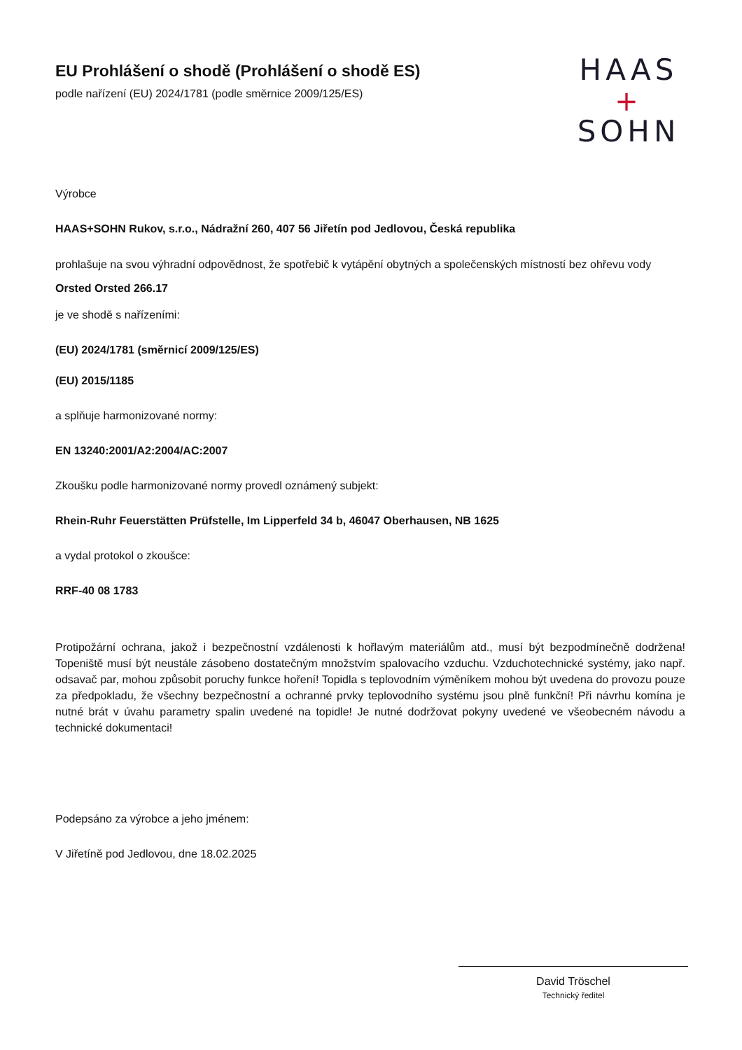HAAS
+
SOHN
EU Prohlášení o shodě (Prohlášení o shodě ES)
podle nařízení (EU) 2024/1781 (podle směrnice 2009/125/ES)
Výrobce
HAAS+SOHN Rukov, s.r.o., Nádražní 260, 407 56 Jiřetín pod Jedlovou, Česká republika
prohlašuje na svou výhradní odpovědnost, že spotřebič k vytápění obytných a společenských místností bez ohřevu vody
Orsted Orsted 266.17
je ve shodě s nařízeními:
(EU) 2024/1781 (směrnicí 2009/125/ES)
(EU) 2015/1185
a splňuje harmonizované normy:
EN 13240:2001/A2:2004/AC:2007
Zkoušku podle harmonizované normy provedl oznámený subjekt:
Rhein-Ruhr Feuerstätten Prüfstelle, Im Lipperfeld 34 b, 46047 Oberhausen, NB 1625
a vydal protokol o zkoušce:
RRF-40 08 1783
Protipožární ochrana, jakož i bezpečnostní vzdálenosti k hořlavým materiálům atd., musí být bezpodmínečně dodržena! Topeniště musí být neustále zásobeno dostatečným množstvím spalovacího vzduchu. Vzduchotechnické systémy, jako např. odsavač par, mohou způsobit poruchy funkce hoření! Topidla s teplovodním výměníkem mohou být uvedena do provozu pouze za předpokladu, že všechny bezpečnostní a ochranné prvky teplovodního systému jsou plně funkční! Při návrhu komína je nutné brát v úvahu parametry spalin uvedené na topidle! Je nutné dodržovat pokyny uvedené ve všeobecném návodu a technické dokumentaci!
Podepsáno za výrobce a jeho jménem:
V Jiřetíně pod Jedlovou, dne 18.02.2025
David Tröschel
Technický ředitel